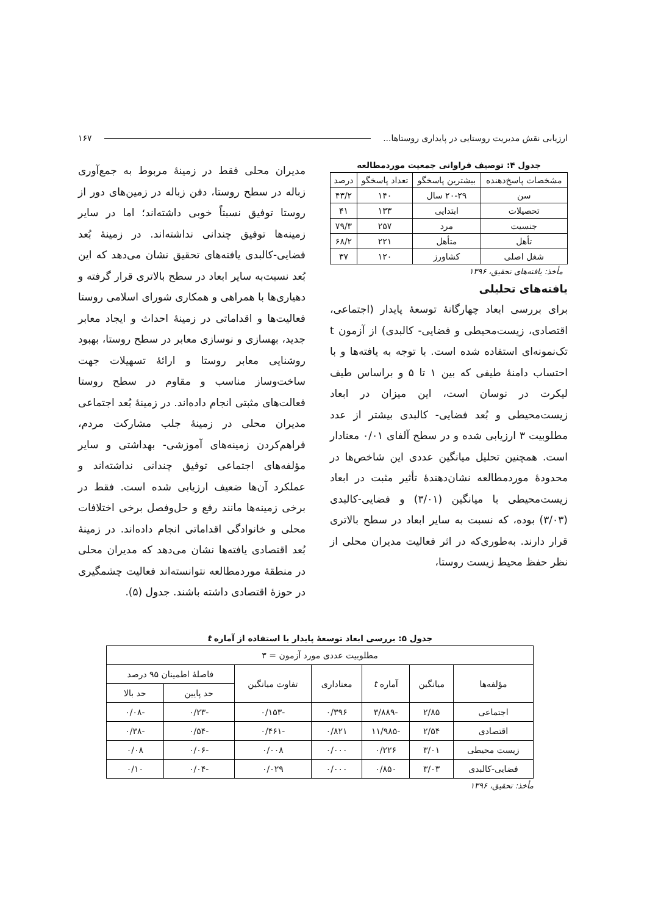ارزیابی نقش مدیریت روستایی در پایداری روستاها... ۱۶۷
جدول ۴: توصیف فراوانی جمعیت موردمطالعه
| مشخصات پاسخ‌دهنده | بیشترین پاسخگو | تعداد پاسخگو | درصد |
| --- | --- | --- | --- |
| سن | ۲۰-۲۹ سال | ۱۴۰ | ۴۳/۲ |
| تحصیلات | ابتدایی | ۱۳۳ | ۴۱ |
| جنسیت | مرد | ۲۵۷ | ۷۹/۳ |
| تأهل | متأهل | ۲۲۱ | ۶۸/۲ |
| شغل اصلی | کشاورز | ۱۲۰ | ۳۷ |
مأخذ: یافته‌های تحقیق، ۱۳۹۶
یافته‌های تحلیلی
برای بررسی ابعاد چهارگانهٔ توسعهٔ پایدار (اجتماعی، اقتصادی، زیست‌محیطی و فضایی- کالبدی) از آزمون t تک‌نمونه‌ای استفاده شده است. با توجه به یافته‌ها و با احتساب دامنهٔ طیفی که بین ۱ تا ۵ و براساس طیف لیکرت در نوسان است، این میزان در ابعاد زیست‌محیطی و بُعد فضایی- کالبدی بیشتر از عدد مطلوبیت ۳ ارزیابی شده و در سطح آلفای ۰/۰۱ معنادار است. همچنین تحلیل میانگین عددی این شاخص‌ها در محدودهٔ موردمطالعه نشان‌دهندهٔ تأثیر مثبت در ابعاد زیست‌محیطی با میانگین (۳/۰۱) و فضایی-کالبدی (۳/۰۳) بوده، که نسبت به سایر ابعاد در سطح بالاتری قرار دارند. به‌طوری‌که در اثر فعالیت مدیران محلی از نظر حفظ محیط زیست روستا،
مدیران محلی فقط در زمینهٔ مربوط به جمع‌آوری زباله در سطح روستا، دفن زباله در زمین‌های دور از روستا توفیق نسبتاً خوبی داشته‌اند؛ اما در سایر زمینه‌ها توفیق چندانی نداشته‌اند. در زمینهٔ بُعد فضایی-کالبدی یافته‌های تحقیق نشان می‌دهد که این بُعد نسبت‌به سایر ابعاد در سطح بالاتری قرار گرفته و دهیاری‌ها با همراهی و همکاری شورای اسلامی روستا فعالیت‌ها و اقداماتی در زمینهٔ احداث و ایجاد معابر جدید، بهسازی و نوسازی معابر در سطح روستا، بهبود روشنایی معابر روستا و ارائهٔ تسهیلات جهت ساخت‌وساز مناسب و مقاوم در سطح روستا فعالت‌های مثبتی انجام داده‌اند. در زمینهٔ بُعد اجتماعی مدیران محلی در زمینهٔ جلب مشارکت مردم، فراهم‌کردن زمینه‌های آموزشی- بهداشتی و سایر مؤلفه‌های اجتماعی توفیق چندانی نداشته‌اند و عملکرد آن‌ها ضعیف ارزیابی شده است. فقط در برخی زمینه‌ها مانند رفع و حل‌وفصل برخی اختلافات محلی و خانوادگی اقداماتی انجام داده‌اند. در زمینهٔ بُعد اقتصادی یافته‌ها نشان می‌دهد که مدیران محلی در منطقهٔ موردمطالعه نتوانسته‌اند فعالیت چشمگیری در حوزهٔ اقتصادی داشته باشند. جدول (۵).
جدول ۵: بررسی ابعاد توسعهٔ پایدار با استفاده از آماره t
| مطلوبیت عددی مورد آزمون = ۳ | | | | | | |
| --- | --- | --- | --- | --- | --- | --- |
| مؤلفه‌ها | میانگین | آماره t | معناداری | تفاوت میانگین | فاصلهٔ اطمینان ۹۵ درصد | |
| | | | | | حد پایین | حد بالا |
| اجتماعی | ۲/۸۵ | -۳/۸۸۹ | ۰/۳۹۶ | -۰/۱۵۳ | -۰/۲۳ | -۰/۰۸ |
| اقتصادی | ۲/۵۴ | -۱۱/۹۸۵ | ۰/۸۲۱ | -۰/۴۶۱ | -۰/۵۴ | -۰/۳۸ |
| زیست محیطی | ۳/۰۱ | ۰/۲۲۶ | ۰/۰۰۰ | ۰/۰۰۸ | -۰/۰۶ | ۰/۰۸ |
| فضایی-کالبدی | ۳/۰۳ | ۰/۸۵۰ | ۰/۰۰۰ | ۰/۰۲۹ | -۰/۰۴ | ۰/۱۰ |
مأخذ: تحقیق، ۱۳۹۶